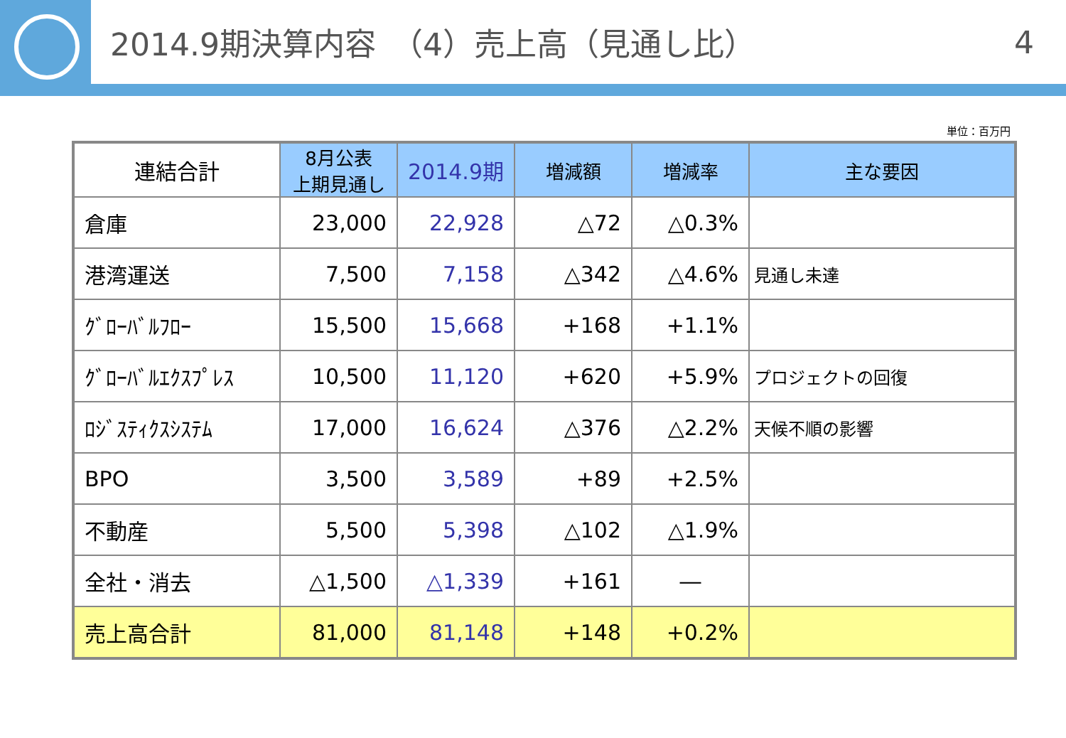2014.9期決算内容　（4）売上高（見通し比） 4
単位：百万円
| 連結合計 | 8月公表 上期見通し | 2014.9期 | 増減額 | 増減率 | 主な要因 |
| --- | --- | --- | --- | --- | --- |
| 倉庫 | 23,000 | 22,928 | △72 | △0.3% | |
| 港湾運送 | 7,500 | 7,158 | △342 | △4.6% | 見通し未達 |
| ｸﾞﾛｰﾊﾞﾙﾌﾛｰ | 15,500 | 15,668 | +168 | +1.1% | |
| ｸﾞﾛｰﾊﾞﾙｴｸｽﾌﾟﾚｽ | 10,500 | 11,120 | +620 | +5.9% | プロジェクトの回復 |
| ﾛｼﾞｽﾃｨｸｽｼｽﾃﾑ | 17,000 | 16,624 | △376 | △2.2% | 天候不順の影響 |
| BPO | 3,500 | 3,589 | +89 | +2.5% | |
| 不動産 | 5,500 | 5,398 | △102 | △1.9% | |
| 全社・消去 | △1,500 | △1,339 | +161 | ― | |
| 売上高合計 | 81,000 | 81,148 | +148 | +0.2% | |